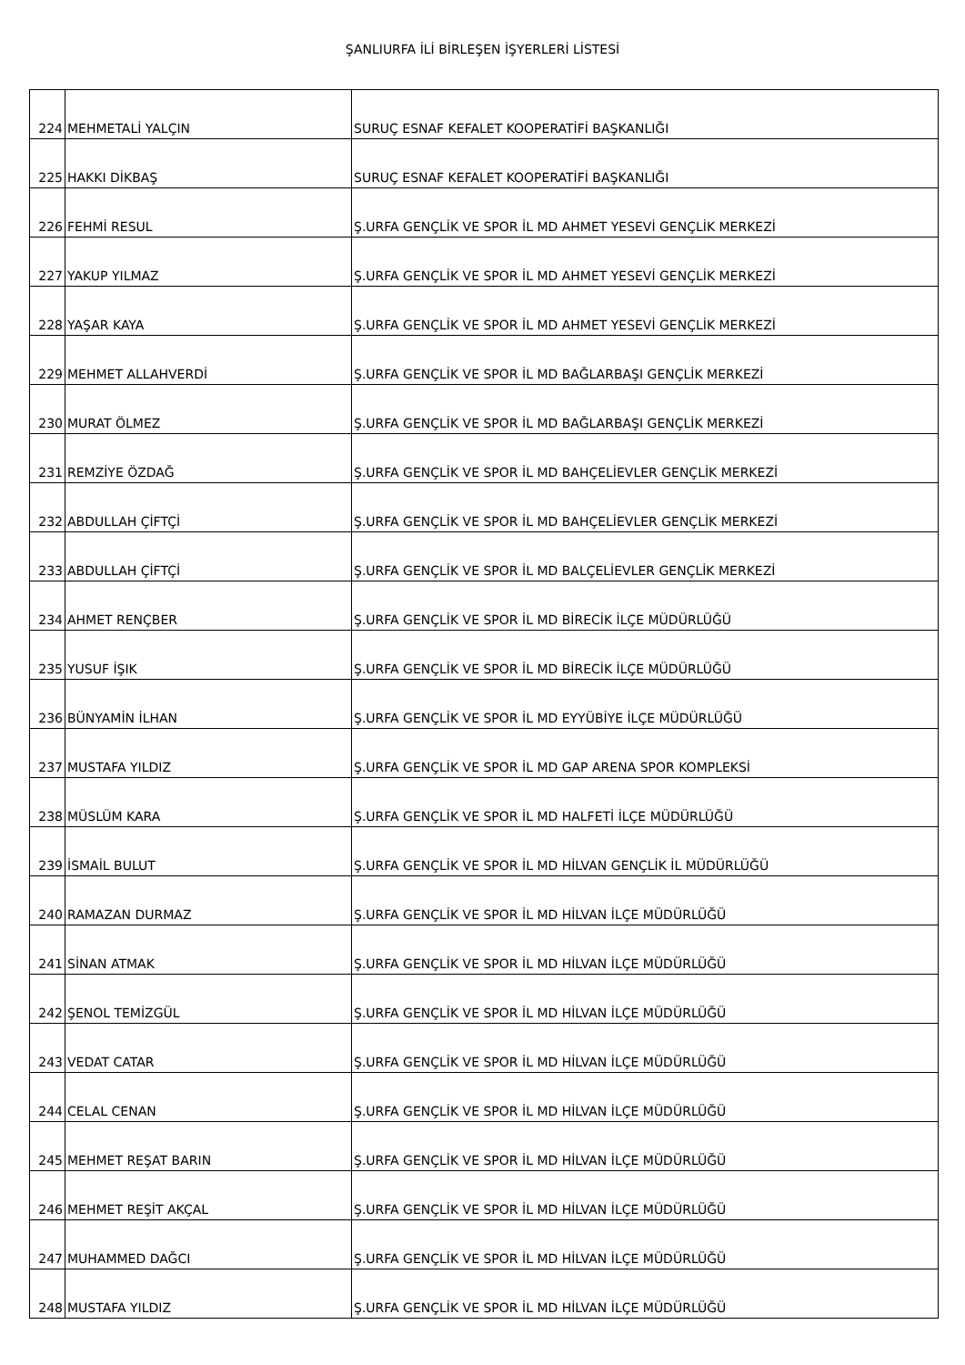ŞANLIURFA İLİ BİRLEŞEN İŞYERLERİ LİSTESİ
| 224 | MEHMETALİ YALÇIN | SURUÇ ESNAF KEFALET KOOPERATİFİ BAŞKANLIĞI |
| 225 | HAKKI DİKBAŞ | SURUÇ ESNAF KEFALET KOOPERATİFİ BAŞKANLIĞI |
| 226 | FEHMİ RESUL | Ş.URFA GENÇLİK VE SPOR İL MD AHMET YESEVİ GENÇLİK MERKEZİ |
| 227 | YAKUP YILMAZ | Ş.URFA GENÇLİK VE SPOR İL MD AHMET YESEVİ GENÇLİK MERKEZİ |
| 228 | YAŞAR KAYA | Ş.URFA GENÇLİK VE SPOR İL MD AHMET YESEVİ GENÇLİK MERKEZİ |
| 229 | MEHMET ALLAHVERDİ | Ş.URFA GENÇLİK VE SPOR İL MD BAĞLARBAŞI GENÇLİK MERKEZİ |
| 230 | MURAT ÖLMEZ | Ş.URFA GENÇLİK VE SPOR İL MD BAĞLARBAŞI GENÇLİK MERKEZİ |
| 231 | REMZİYE ÖZDAĞ | Ş.URFA GENÇLİK VE SPOR İL MD BAHÇELİEVLER GENÇLİK MERKEZİ |
| 232 | ABDULLAH ÇİFTÇİ | Ş.URFA GENÇLİK VE SPOR İL MD BAHÇELİEVLER GENÇLİK MERKEZİ |
| 233 | ABDULLAH ÇİFTÇİ | Ş.URFA GENÇLİK VE SPOR İL MD BALÇELİEVLER GENÇLİK MERKEZİ |
| 234 | AHMET RENÇBER | Ş.URFA GENÇLİK VE SPOR İL MD BİRECİK İLÇE MÜDÜRLÜĞÜ |
| 235 | YUSUF İŞIK | Ş.URFA GENÇLİK VE SPOR İL MD BİRECİK İLÇE MÜDÜRLÜĞÜ |
| 236 | BÜNYAMİN İLHAN | Ş.URFA GENÇLİK VE SPOR İL MD EYYÜBİYE İLÇE MÜDÜRLÜĞÜ |
| 237 | MUSTAFA YILDIZ | Ş.URFA GENÇLİK VE SPOR İL MD GAP ARENA SPOR KOMPLEKSİ |
| 238 | MÜSLÜM KARA | Ş.URFA GENÇLİK VE SPOR İL MD HALFETİ İLÇE MÜDÜRLÜĞÜ |
| 239 | İSMAİL BULUT | Ş.URFA GENÇLİK VE SPOR İL MD HİLVAN GENÇLİK İL MÜDÜRLÜĞÜ |
| 240 | RAMAZAN DURMAZ | Ş.URFA GENÇLİK VE SPOR İL MD HİLVAN İLÇE MÜDÜRLÜĞÜ |
| 241 | SİNAN ATMAK | Ş.URFA GENÇLİK VE SPOR İL MD HİLVAN İLÇE MÜDÜRLÜĞÜ |
| 242 | ŞENOL TEMİZGÜL | Ş.URFA GENÇLİK VE SPOR İL MD HİLVAN İLÇE MÜDÜRLÜĞÜ |
| 243 | VEDAT CATAR | Ş.URFA GENÇLİK VE SPOR İL MD HİLVAN İLÇE MÜDÜRLÜĞÜ |
| 244 | CELAL CENAN | Ş.URFA GENÇLİK VE SPOR İL MD HİLVAN İLÇE MÜDÜRLÜĞÜ |
| 245 | MEHMET REŞAT BARIN | Ş.URFA GENÇLİK VE SPOR İL MD HİLVAN İLÇE MÜDÜRLÜĞÜ |
| 246 | MEHMET REŞİT AKÇAL | Ş.URFA GENÇLİK VE SPOR İL MD HİLVAN İLÇE MÜDÜRLÜĞÜ |
| 247 | MUHAMMED DAĞCI | Ş.URFA GENÇLİK VE SPOR İL MD HİLVAN İLÇE MÜDÜRLÜĞÜ |
| 248 | MUSTAFA YILDIZ | Ş.URFA GENÇLİK VE SPOR İL MD HİLVAN İLÇE MÜDÜRLÜĞÜ |